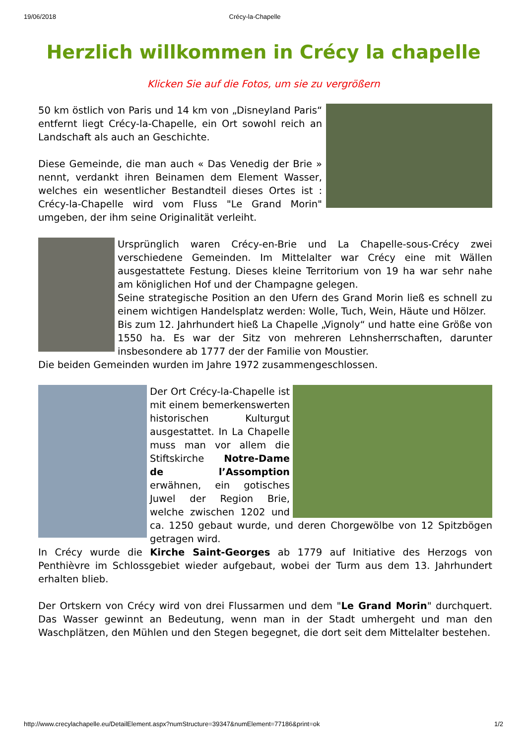19/06/2018 Crécy-la-Chapelle
Herzlich willkommen in Crécy la chapelle
Klicken Sie auf die Fotos, um sie zu vergrößern
50 km östlich von Paris und 14 km von „Disneyland Paris“ entfernt liegt Crécy-la-Chapelle, ein Ort sowohl reich an Landschaft als auch an Geschichte.
Diese Gemeinde, die man auch « Das Venedig der Brie » nennt, verdankt ihren Beinamen dem Element Wasser, welches ein wesentlicher Bestandteil dieses Ortes ist : Crécy-la-Chapelle wird vom Fluss "Le Grand Morin" umgeben, der ihm seine Originalität verleiht.
Ursprünglich waren Crécy-en-Brie und La Chapelle-sous-Crécy zwei verschiedene Gemeinden. Im Mittelalter war Crécy eine mit Wällen ausgestattete Festung. Dieses kleine Territorium von 19 ha war sehr nahe am königlichen Hof und der Champagne gelegen.
Seine strategische Position an den Ufern des Grand Morin ließ es schnell zu einem wichtigen Handelsplatz werden: Wolle, Tuch, Wein, Häute und Hölzer.
Bis zum 12. Jahrhundert hieß La Chapelle „Vignoly“ und hatte eine Größe von 1550 ha. Es war der Sitz von mehreren Lehnsherrschaften, darunter insbesondere ab 1777 der der Familie von Moustier.
Die beiden Gemeinden wurden im Jahre 1972 zusammengeschlossen.
Der Ort Crécy-la-Chapelle ist mit einem bemerkenswerten historischen Kulturgut ausgestattet. In La Chapelle muss man vor allem die Stiftskirche Notre-Dame de l’Assomption erwähnen, ein gotisches Juwel der Region Brie, welche zwischen 1202 und ca. 1250 gebaut wurde, und deren Chorgewölbe von 12 Spitzbögen getragen wird.
In Crécy wurde die Kirche Saint-Georges ab 1779 auf Initiative des Herzogs von Penthièvre im Schlossgebiet wieder aufgebaut, wobei der Turm aus dem 13. Jahrhundert erhalten blieb.
Der Ortskern von Crécy wird von drei Flussarmen und dem "Le Grand Morin" durchquert. Das Wasser gewinnt an Bedeutung, wenn man in der Stadt umhergeht und man den Waschplätzen, den Mühlen und den Stegen begegnet, die dort seit dem Mittelalter bestehen.
http://www.crecylachapelle.eu/DetailElement.aspx?numStructure=39347&numElement=77186&print=ok 1/2